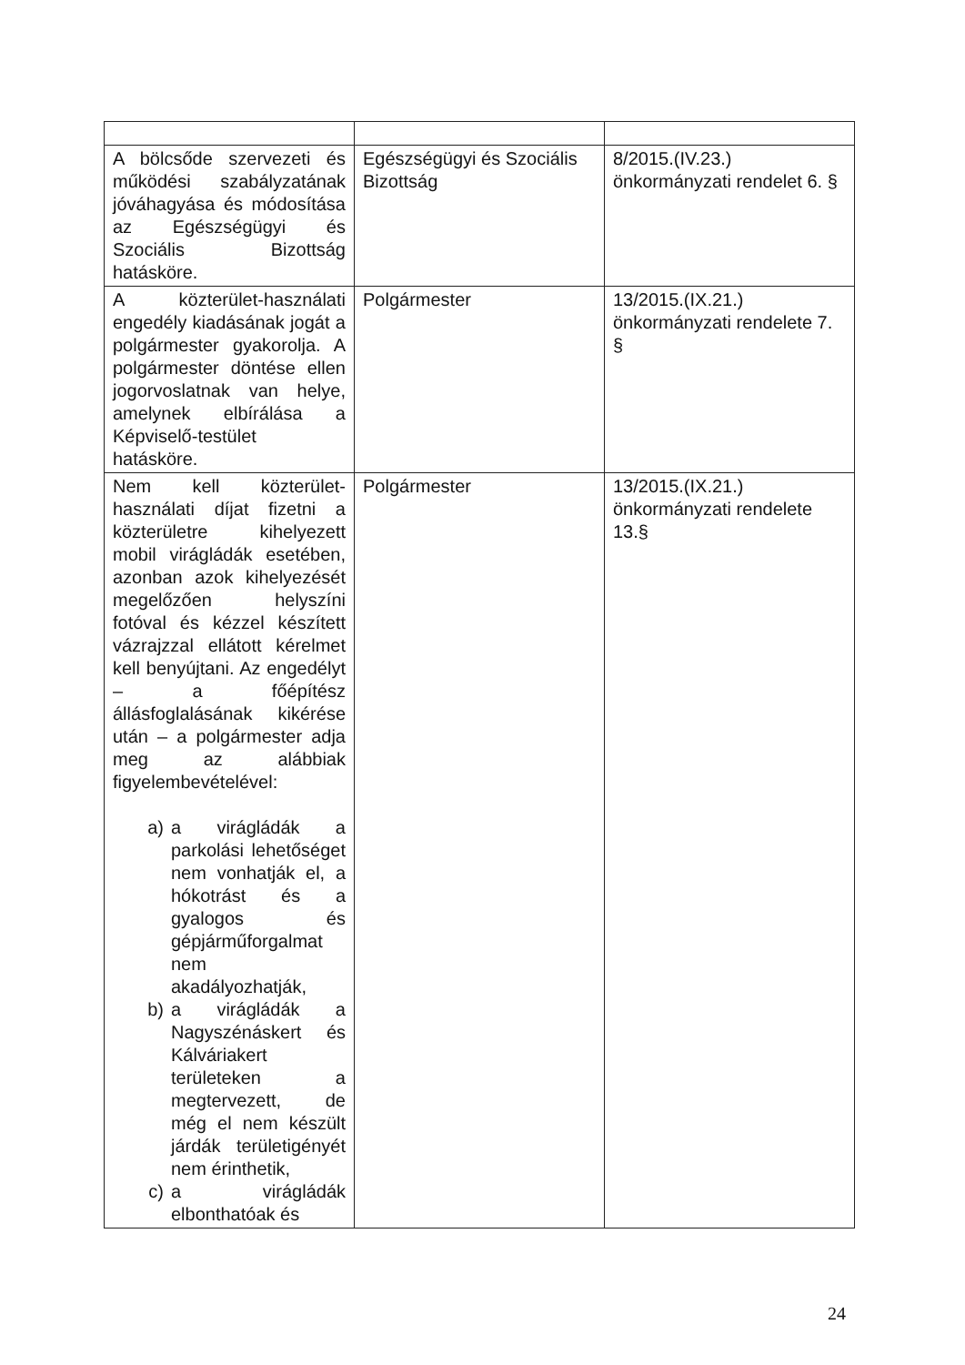| A bölcsőde szervezeti és működési szabályzatának jóváhagyása és módosítása az Egészségügyi és Szociális Bizottság hatásköre. | Egészségügyi és Szociális Bizottság | 8/2015.(IV.23.) önkormányzati rendelet 6. § |
| A közterület-használati engedély kiadásának jogát a polgármester gyakorolja. A polgármester döntése ellen jogorvoslatnak van helye, amelynek elbírálása a Képviselő-testület hatásköre. | Polgármester | 13/2015.(IX.21.) önkormányzati rendelete 7. § |
| Nem kell közterület-használati díjat fizetni a közterületre kihelyezett mobil virágládák esetében, azonban azok kihelyezését megelőzően helyszíni fotóval és kézzel készített vázrajzzal ellátott kérelmet kell benyújtani. Az engedélyt – a főépítész állásfoglalásának kikérése után – a polgármester adja meg az alábbiak figyelembevételével: a) a virágládák a parkolási lehetőséget nem vonhatják el, a hókotrást és a gyalogos és gépjárműforgalmat nem akadályozhatják, b) a virágládák a Nagyszénáskert és Kálváriakert területeken a megtervezett, de még el nem készült járdák területigényét nem érinthetik, c) a virágládák elbonthatóak és | Polgármester | 13/2015.(IX.21.) önkormányzati rendelete 13.§ |
24